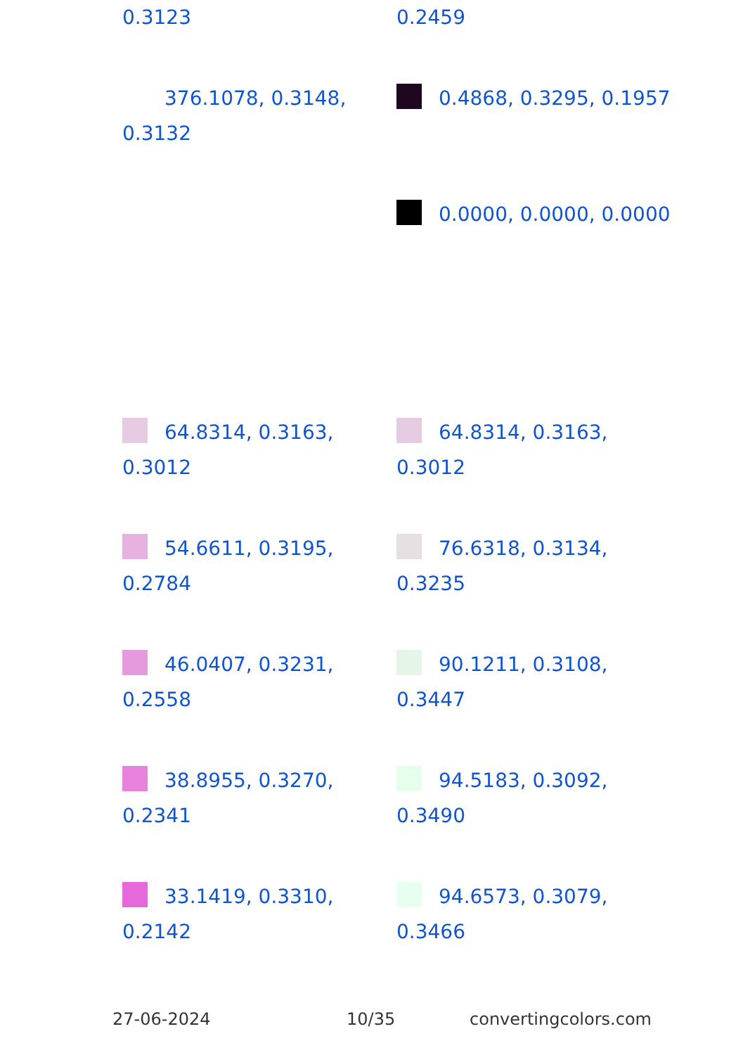0.3123 0.2459
376.1078, 0.3148, 0.3132
0.4868, 0.3295, 0.1957
0.0000, 0.0000, 0.0000
64.8314, 0.3163, 0.3012 64.8314, 0.3163, 0.3012
54.6611, 0.3195, 0.2784 76.6318, 0.3134, 0.3235
46.0407, 0.3231, 0.2558 90.1211, 0.3108, 0.3447
38.8955, 0.3270, 0.2341 94.5183, 0.3092, 0.3490
33.1419, 0.3310, 0.2142 94.6573, 0.3079, 0.3466
27-06-2024 10/35 convertingcolors.com